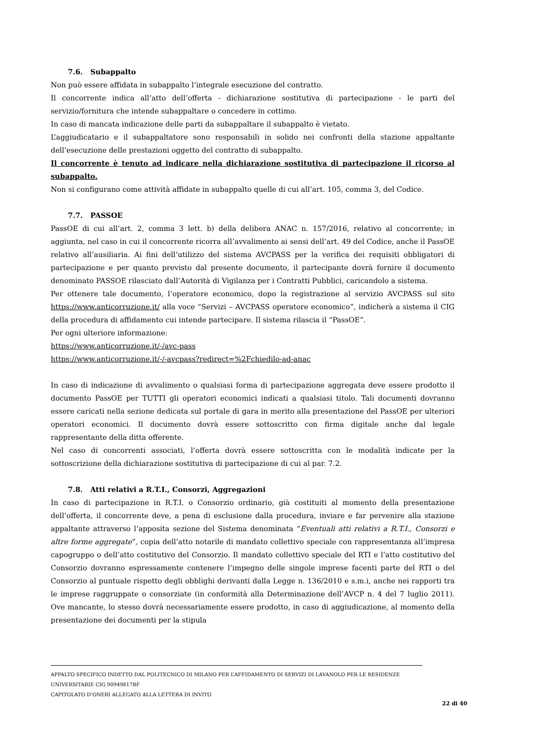7.6. Subappalto
Non può essere affidata in subappalto l’integrale esecuzione del contratto.
Il concorrente indica all’atto dell’offerta - dichiarazione sostitutiva di partecipazione - le parti del servizio/fornitura che intende subappaltare o concedere in cottimo.
In caso di mancata indicazione delle parti da subappaltare il subappalto è vietato.
L’aggiudicatario e il subappaltatore sono responsabili in solido nei confronti della stazione appaltante dell’esecuzione delle prestazioni oggetto del contratto di subappalto.
Il concorrente è tenuto ad indicare nella dichiarazione sostitutiva di partecipazione il ricorso al subappalto.
Non si configurano come attività affidate in subappalto quelle di cui all’art. 105, comma 3, del Codice.
7.7. PASSOE
PassOE di cui all’art. 2, comma 3 lett. b) della delibera ANAC n. 157/2016, relativo al concorrente; in aggiunta, nel caso in cui il concorrente ricorra all’avvalimento ai sensi dell’art. 49 del Codice, anche il PassOE relativo all’ausiliaria. Ai fini dell’utilizzo del sistema AVCPASS per la verifica dei requisiti obbligatori di partecipazione e per quanto previsto dal presente documento, il partecipante dovrà fornire il documento denominato PASSOE rilasciato dall’Autorità di Vigilanza per i Contratti Pubblici, caricandolo a sistema.
Per ottenere tale documento, l’operatore economico, dopo la registrazione al servizio AVCPASS sul sito https://www.anticorruzione.it/ alla voce “Servizi – AVCPASS operatore economico”, indicherà a sistema il CIG della procedura di affidamento cui intende partecipare. Il sistema rilascia il “PassOE”.
Per ogni ulteriore informazione:
https://www.anticorruzione.it/-/avc-pass
https://www.anticorruzione.it/-/-avcpass?redirect=%2Fchiedilo-ad-anac
In caso di indicazione di avvalimento o qualsiasi forma di partecipazione aggregata deve essere prodotto il documento PassOE per TUTTI gli operatori economici indicati a qualsiasi titolo. Tali documenti dovranno essere caricati nella sezione dedicata sul portale di gara in merito alla presentazione del PassOE per ulteriori operatori economici. Il documento dovrà essere sottoscritto con firma digitale anche dal legale rappresentante della ditta offerente.
Nel caso di concorrenti associati, l’offerta dovrà essere sottoscritta con le modalità indicate per la sottoscrizione della dichiarazione sostitutiva di partecipazione di cui al par. 7.2.
7.8. Atti relativi a R.T.I., Consorzi, Aggregazioni
In caso di partecipazione in R.T.I. o Consorzio ordinario, già costituiti al momento della presentazione dell’offerta, il concorrente deve, a pena di esclusione dalla procedura, inviare e far pervenire alla stazione appaltante attraverso l’apposita sezione del Sistema denominata “Eventuali atti relativi a R.T.I., Consorzi e altre forme aggregate”, copia dell’atto notarile di mandato collettivo speciale con rappresentanza all’impresa capogruppo o dell’atto costitutivo del Consorzio. Il mandato collettivo speciale del RTI e l’atto costitutivo del Consorzio dovranno espressamente contenere l’impegno delle singole imprese facenti parte del RTI o del Consorzio al puntuale rispetto degli obblighi derivanti dalla Legge n. 136/2010 e s.m.i, anche nei rapporti tra le imprese raggruppate o consorziate (in conformità alla Determinazione dell’AVCP n. 4 del 7 luglio 2011). Ove mancante, lo stesso dovrà necessariamente essere prodotto, in caso di aggiudicazione, al momento della presentazione dei documenti per la stipula
APPALTO SPECIFICO INDETTO DAL POLITECNICO DI MILANO PER L’AFFIDAMENTO DI SERVIZI DI LAVANOLO PER LE RESIDENZE UNIVERSITARIE CIG 90949817BF
CAPITOLATO D’ONERI ALLEGATO ALLA LETTERA DI INVITO
22 di 40